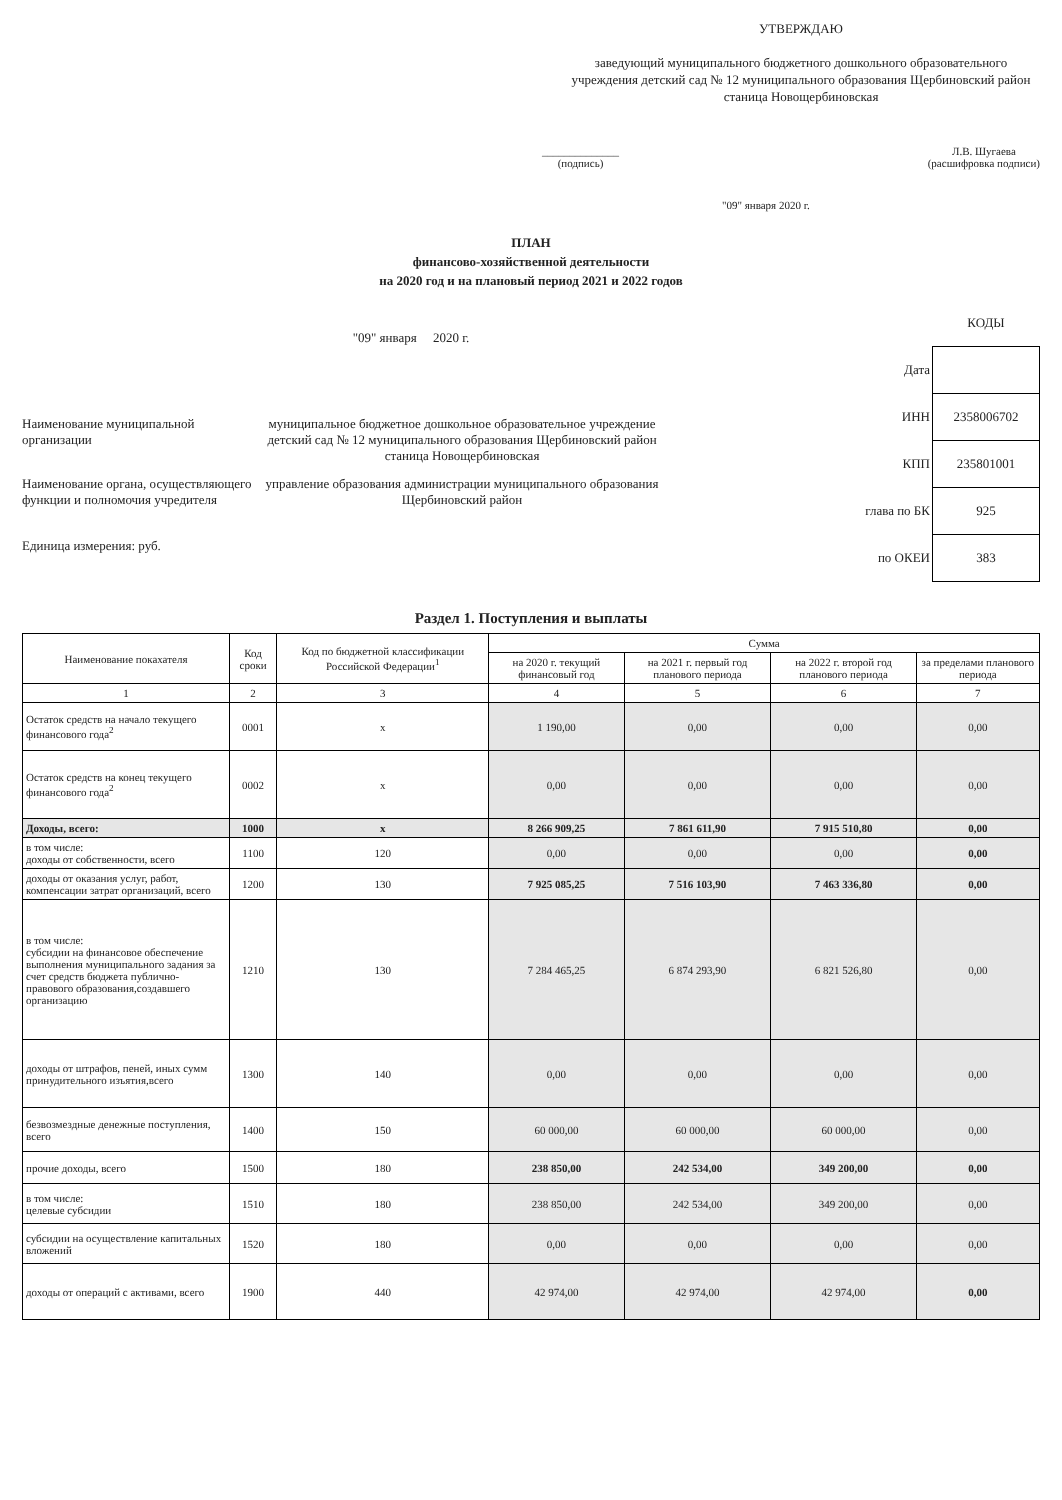УТВЕРЖДАЮ
заведующий муниципального бюджетного дошкольного образовательного учреждения детский сад № 12 муниципального образования Щербиновский район станица Новощербиновская
______________
(подпись)
Л.В. Шугаева
(расшифровка подписи)
"09" января 2020 г.
ПЛАН
финансово-хозяйственной деятельности
на 2020 год и на плановый период 2021 и 2022 годов
"09" января 2020 г.
Наименование муниципальной организации
муниципальное бюджетное дошкольное образовательное учреждение детский сад № 12 муниципального образования Щербиновский район станица Новощербиновская
Наименование органа, осуществляющего функции и полномочия учредителя
управление образования администрации муниципального образования Щербиновский район
Единица измерения: руб.
| | КОДЫ |
| Дата | |
| ИНН | 2358006702 |
| КПП | 235801001 |
| глава по БК | 925 |
| по ОКЕИ | 383 |
Раздел 1. Поступления и выплаты
| Наименование покахателя | Код сроки | Код по бюджетной классификации Российской Федерации<sup>1</sup> | Сумма | | | |
| --- | --- | --- | --- | --- | --- | --- |
| | | | на 2020 г. текущий финансовый год | на 2021 г. первый год планового периода | на 2022 г. второй год планового периода | за пределами планового периода |
| 1 | 2 | 3 | 4 | 5 | 6 | 7 |
| Остаток средств на начало текущего финансового года<sup>2</sup> | 0001 | х | 1 190,00 | 0,00 | 0,00 | 0,00 |
| Остаток средств на конец текущего финансового года<sup>2</sup> | 0002 | х | 0,00 | 0,00 | 0,00 | 0,00 |
| Доходы, всего: | 1000 | х | 8 266 909,25 | 7 861 611,90 | 7 915 510,80 | 0,00 |
| в том числе: доходы от собственности, всего | 1100 | 120 | 0,00 | 0,00 | 0,00 | 0,00 |
| доходы от оказания услуг, работ, компенсации затрат организаций, всего | 1200 | 130 | 7 925 085,25 | 7 516 103,90 | 7 463 336,80 | 0,00 |
| в том числе: субсидии на финансовое обеспечение выполнения муниципального задания за счет средств бюджета публично-правового образования,создавшего организацию | 1210 | 130 | 7 284 465,25 | 6 874 293,90 | 6 821 526,80 | 0,00 |
| доходы от штрафов, пеней, иных сумм принудительного изъятия,всего | 1300 | 140 | 0,00 | 0,00 | 0,00 | 0,00 |
| безвозмездные денежные поступления, всего | 1400 | 150 | 60 000,00 | 60 000,00 | 60 000,00 | 0,00 |
| прочие доходы, всего | 1500 | 180 | 238 850,00 | 242 534,00 | 349 200,00 | 0,00 |
| в том числе: целевые субсидии | 1510 | 180 | 238 850,00 | 242 534,00 | 349 200,00 | 0,00 |
| субсидии на осуществление капитальных вложений | 1520 | 180 | 0,00 | 0,00 | 0,00 | 0,00 |
| доходы от операций с активами, всего | 1900 | 440 | 42 974,00 | 42 974,00 | 42 974,00 | 0,00 |